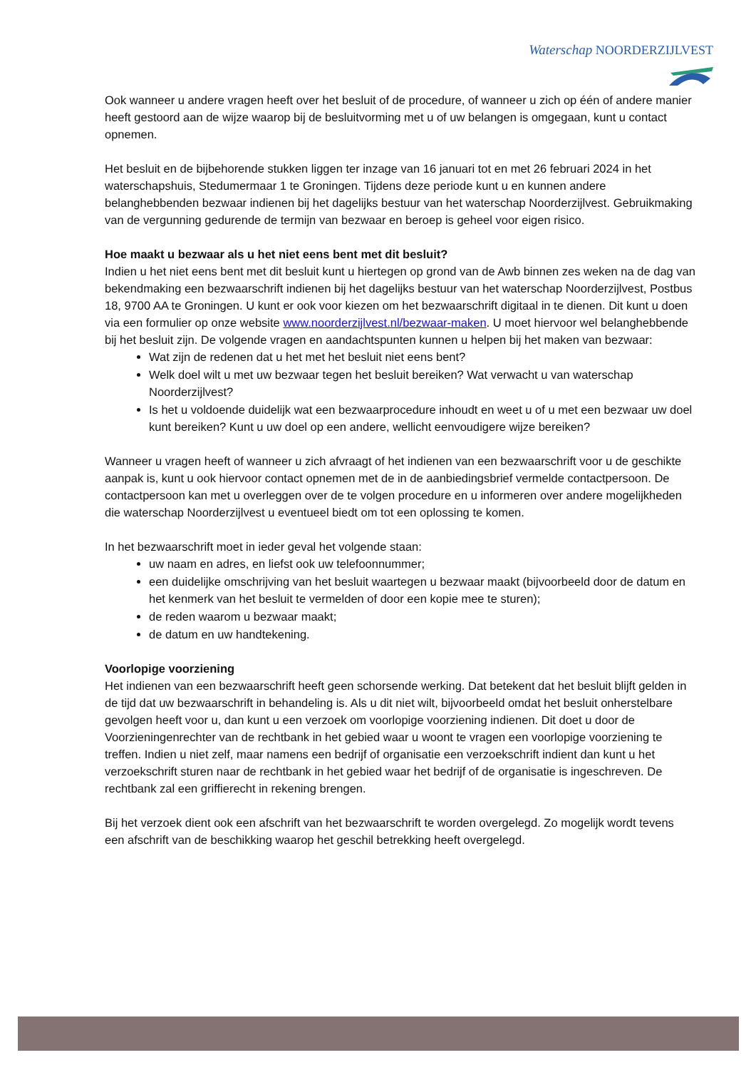Waterschap NOORDERZIJLVEST
Ook wanneer u andere vragen heeft over het besluit of de procedure, of wanneer u zich op één of andere manier heeft gestoord aan de wijze waarop bij de besluitvorming met u of uw belangen is omgegaan, kunt u contact opnemen.
Het besluit en de bijbehorende stukken liggen ter inzage van 16 januari tot en met 26 februari 2024 in het waterschapshuis, Stedumermaar 1 te Groningen. Tijdens deze periode kunt u en kunnen andere belanghebbenden bezwaar indienen bij het dagelijks bestuur van het waterschap Noorderzijlvest. Gebruikmaking van de vergunning gedurende de termijn van bezwaar en beroep is geheel voor eigen risico.
Hoe maakt u bezwaar als u het niet eens bent met dit besluit?
Indien u het niet eens bent met dit besluit kunt u hiertegen op grond van de Awb binnen zes weken na de dag van bekendmaking een bezwaarschrift indienen bij het dagelijks bestuur van het waterschap Noorderzijlvest, Postbus 18, 9700 AA te Groningen. U kunt er ook voor kiezen om het bezwaarschrift digitaal in te dienen. Dit kunt u doen via een formulier op onze website www.noorderzijlvest.nl/bezwaar-maken. U moet hiervoor wel belanghebbende bij het besluit zijn. De volgende vragen en aandachtspunten kunnen u helpen bij het maken van bezwaar:
Wat zijn de redenen dat u het met het besluit niet eens bent?
Welk doel wilt u met uw bezwaar tegen het besluit bereiken? Wat verwacht u van waterschap Noorderzijlvest?
Is het u voldoende duidelijk wat een bezwaarprocedure inhoudt en weet u of u met een bezwaar uw doel kunt bereiken? Kunt u uw doel op een andere, wellicht eenvoudigere wijze bereiken?
Wanneer u vragen heeft of wanneer u zich afvraagt of het indienen van een bezwaarschrift voor u de geschikte aanpak is, kunt u ook hiervoor contact opnemen met de in de aanbiedingsbrief vermelde contactpersoon. De contactpersoon kan met u overleggen over de te volgen procedure en u informeren over andere mogelijkheden die waterschap Noorderzijlvest u eventueel biedt om tot een oplossing te komen.
In het bezwaarschrift moet in ieder geval het volgende staan:
uw naam en adres, en liefst ook uw telefoonnummer;
een duidelijke omschrijving van het besluit waartegen u bezwaar maakt (bijvoorbeeld door de datum en het kenmerk van het besluit te vermelden of door een kopie mee te sturen);
de reden waarom u bezwaar maakt;
de datum en uw handtekening.
Voorlopige voorziening
Het indienen van een bezwaarschrift heeft geen schorsende werking. Dat betekent dat het besluit blijft gelden in de tijd dat uw bezwaarschrift in behandeling is. Als u dit niet wilt, bijvoorbeeld omdat het besluit onherstelbare gevolgen heeft voor u, dan kunt u een verzoek om voorlopige voorziening indienen. Dit doet u door de Voorzieningenrechter van de rechtbank in het gebied waar u woont te vragen een voorlopige voorziening te treffen. Indien u niet zelf, maar namens een bedrijf of organisatie een verzoekschrift indient dan kunt u het verzoekschrift sturen naar de rechtbank in het gebied waar het bedrijf of de organisatie is ingeschreven. De rechtbank zal een griffierecht in rekening brengen.
Bij het verzoek dient ook een afschrift van het bezwaarschrift te worden overgelegd. Zo mogelijk wordt tevens een afschrift van de beschikking waarop het geschil betrekking heeft overgelegd.